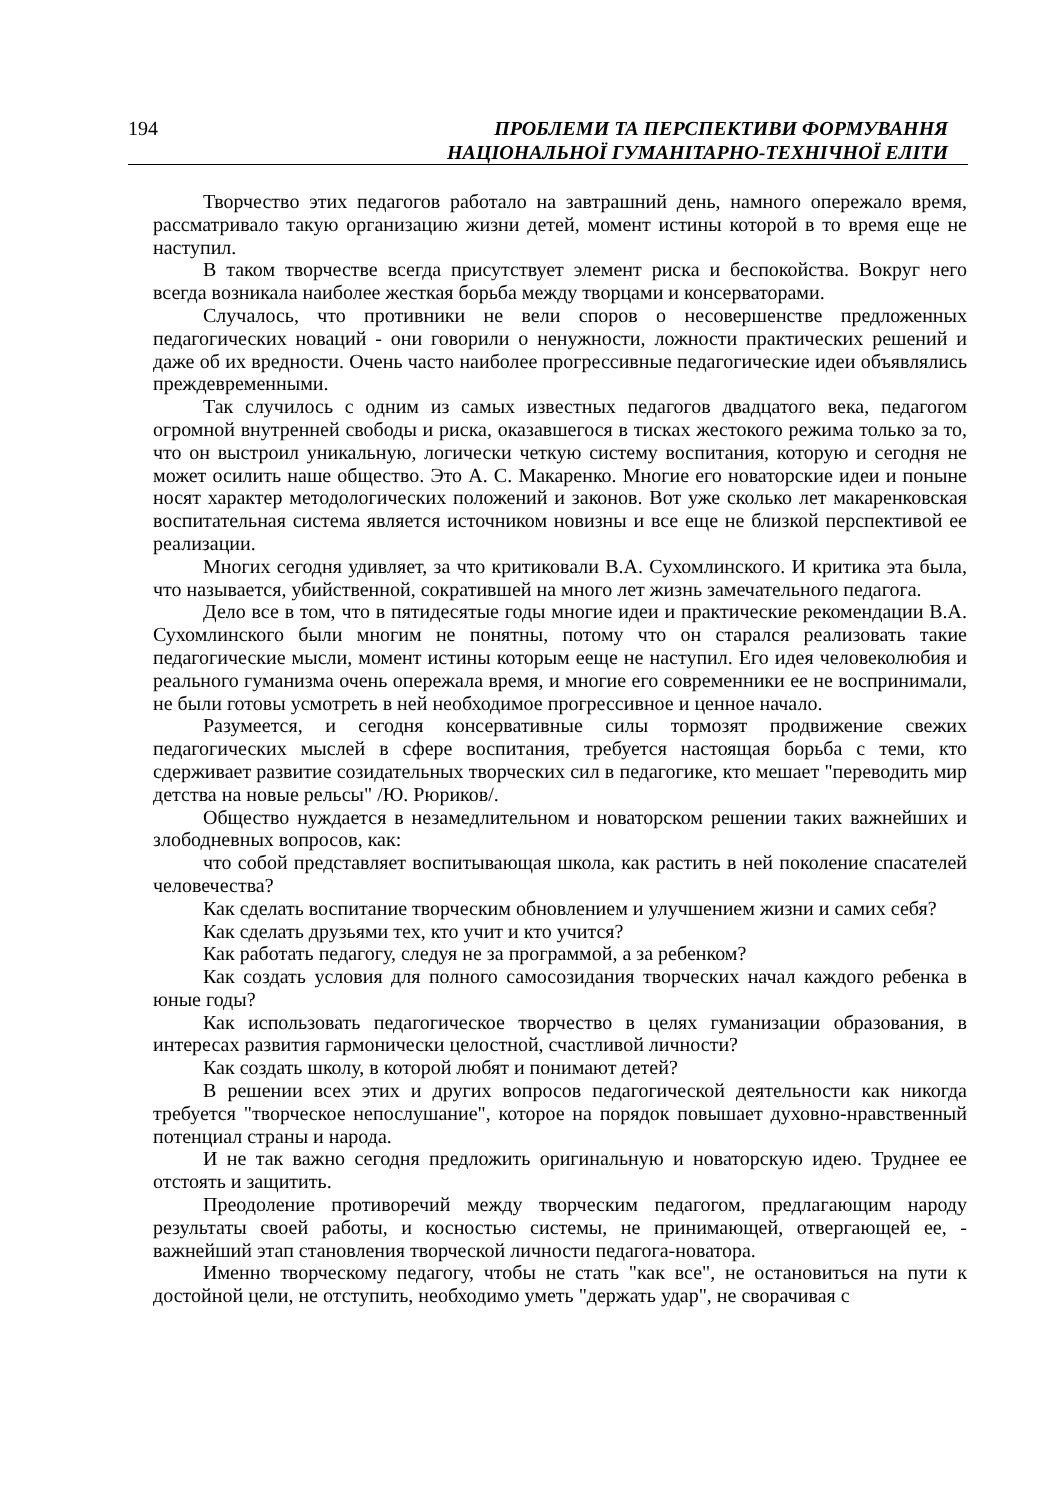194
ПРОБЛЕМИ ТА ПЕРСПЕКТИВИ ФОРМУВАННЯ
НАЦІОНАЛЬНОЇ ГУМАНІТАРНО-ТЕХНІЧНОЇ ЕЛІТИ
Творчество этих педагогов работало на завтрашний день, намного опережало время, рассматривало такую организацию жизни детей, момент истины которой в то время еще не наступил.
В таком творчестве всегда присутствует элемент риска и беспокойства. Вокруг него всегда возникала наиболее жесткая борьба между творцами и консерваторами.
Случалось, что противники не вели споров о несовершенстве предложенных педагогических новаций - они говорили о ненужности, ложности практических решений и даже об их вредности. Очень часто наиболее прогрессивные педагогические идеи объявлялись преждевременными.
Так случилось с одним из самых известных педагогов двадцатого века, педагогом огромной внутренней свободы и риска, оказавшегося в тисках жестокого режима только за то, что он выстроил уникальную, логически четкую систему воспитания, которую и сегодня не может осилить наше общество. Это А. С. Макаренко. Многие его новаторские идеи и поныне носят характер методологических положений и законов. Вот уже сколько лет макаренковская воспитательная система является источником новизны и все еще не близкой перспективой ее реализации.
Многих сегодня удивляет, за что критиковали В.А. Сухомлинского. И критика эта была, что называется, убийственной, сократившей на много лет жизнь замечательного педагога.
Дело все в том, что в пятидесятые годы многие идеи и практические рекомендации В.А. Сухомлинского были многим не понятны, потому что он старался реализовать такие педагогические мысли, момент истины которым еещe не наступил. Его идея человеколюбия и реального гуманизма очень опережала время, и многие его современники ее не воспринимали, не были готовы усмотреть в ней необходимое прогрессивное и ценное начало.
Разумеется, и сегодня консервативные силы тормозят продвижение свежих педагогических мыслей в сфере воспитания, требуется настоящая борьба с теми, кто сдерживает развитие созидательных творческих сил в педагогике, кто мешает "переводить мир детства на новые рельсы" /Ю. Рюриков/.
Общество нуждается в незамедлительном и новаторском решении таких важнейших и злободневных вопросов, как:
что собой представляет воспитывающая школа, как растить в ней поколение спасателей человечества?
Как сделать воспитание творческим обновлением и улучшением жизни и самих себя?
Как сделать друзьями тех, кто учит и кто учится?
Как работать педагогу, следуя не за программой, а за ребенком?
Как создать условия для полного самосозидания творческих начал каждого ребенка в юные годы?
Как использовать педагогическое творчество в целях гуманизации образования, в интересах развития гармонически целостной, счастливой личности?
Как создать школу, в которой любят и понимают детей?
В решении всех этих и других вопросов педагогической деятельности как никогда требуется "творческое непослушание", которое на порядок повышает духовно-нравственный потенциал страны и народа.
И не так важно сегодня предложить оригинальную и новаторскую идею. Труднее ее отстоять и защитить.
Преодоление противоречий между творческим педагогом, предлагающим народу результаты своей работы, и косностью системы, не принимающей, отвергающей ее, - важнейший этап становления творческой личности педагога-новатора.
Именно творческому педагогу, чтобы не стать "как все", не остановиться на пути к достойной цели, не отступить, необходимо уметь "держать удар", не сворачивая с